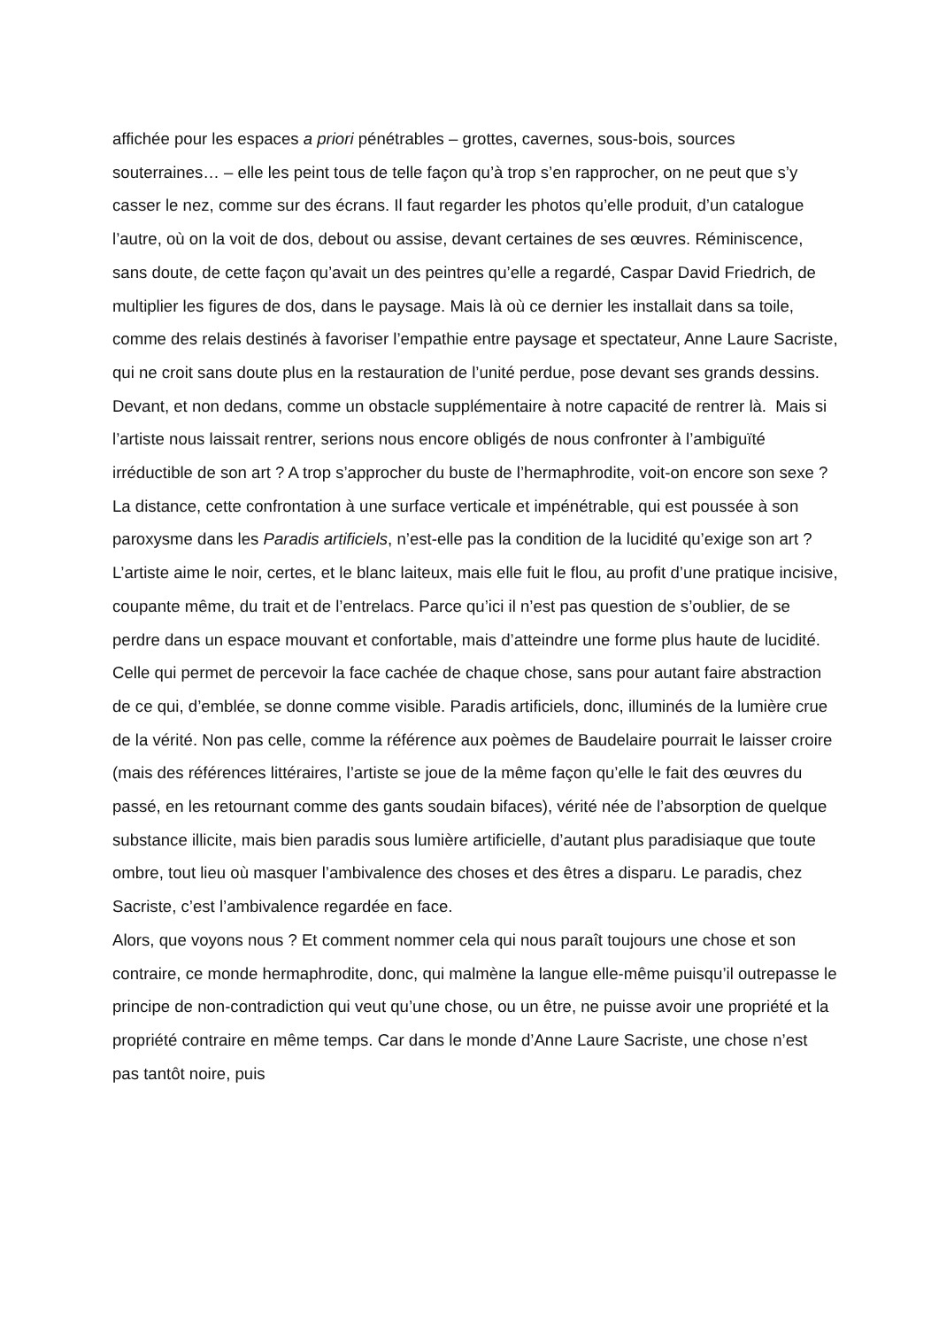affichée pour les espaces a priori pénétrables – grottes, cavernes, sous-bois, sources souterraines… – elle les peint tous de telle façon qu’à trop s’en rapprocher, on ne peut que s’y casser le nez, comme sur des écrans. Il faut regarder les photos qu’elle produit, d’un catalogue l’autre, où on la voit de dos, debout ou assise, devant certaines de ses œuvres. Réminiscence, sans doute, de cette façon qu’avait un des peintres qu’elle a regardé, Caspar David Friedrich, de multiplier les figures de dos, dans le paysage. Mais là où ce dernier les installait dans sa toile, comme des relais destinés à favoriser l’empathie entre paysage et spectateur, Anne Laure Sacriste, qui ne croit sans doute plus en la restauration de l’unité perdue, pose devant ses grands dessins. Devant, et non dedans, comme un obstacle supplémentaire à notre capacité de rentrer là. Mais si l’artiste nous laissait rentrer, serions nous encore obligés de nous confronter à l’ambiguïté irréductible de son art ? A trop s’approcher du buste de l’hermaphrodite, voit-on encore son sexe ? La distance, cette confrontation à une surface verticale et impénétrable, qui est poussée à son paroxysme dans les Paradis artificiels, n’est-elle pas la condition de la lucidité qu’exige son art ? L’artiste aime le noir, certes, et le blanc laiteux, mais elle fuit le flou, au profit d’une pratique incisive, coupante même, du trait et de l’entrelacs. Parce qu’ici il n’est pas question de s’oublier, de se perdre dans un espace mouvant et confortable, mais d’atteindre une forme plus haute de lucidité. Celle qui permet de percevoir la face cachée de chaque chose, sans pour autant faire abstraction de ce qui, d’emblée, se donne comme visible. Paradis artificiels, donc, illuminés de la lumière crue de la vérité. Non pas celle, comme la référence aux poèmes de Baudelaire pourrait le laisser croire (mais des références littéraires, l’artiste se joue de la même façon qu’elle le fait des œuvres du passé, en les retournant comme des gants soudain bifaces), vérité née de l’absorption de quelque substance illicite, mais bien paradis sous lumière artificielle, d’autant plus paradisiaque que toute ombre, tout lieu où masquer l’ambivalence des choses et des êtres a disparu. Le paradis, chez Sacriste, c’est l’ambivalence regardée en face.
Alors, que voyons nous ? Et comment nommer cela qui nous paraît toujours une chose et son contraire, ce monde hermaphrodite, donc, qui malmène la langue elle-même puisqu’il outrepasse le principe de non-contradiction qui veut qu’une chose, ou un être, ne puisse avoir une propriété et la propriété contraire en même temps. Car dans le monde d’Anne Laure Sacriste, une chose n’est pas tantôt noire, puis